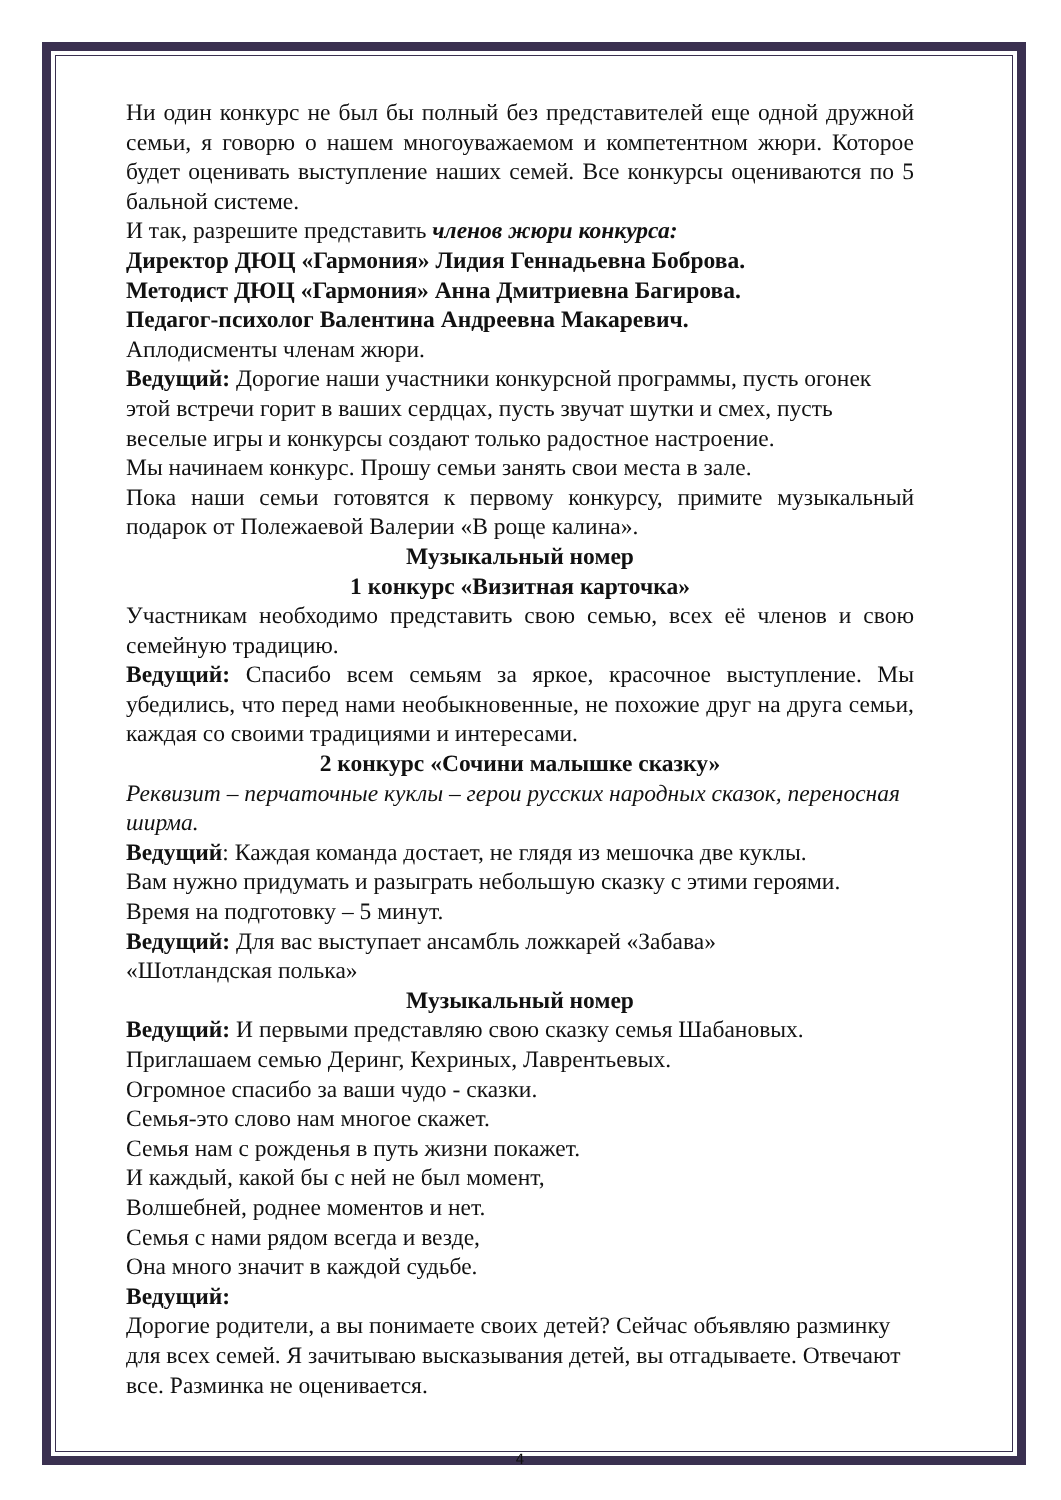Ни один конкурс не был бы полный без представителей еще одной дружной семьи, я говорю о нашем многоуважаемом и компетентном жюри. Которое будет оценивать выступление наших семей. Все конкурсы оцениваются по 5 бальной системе.
И так, разрешите представить членов жюри конкурса:
Директор ДЮЦ «Гармония» Лидия Геннадьевна Боброва.
Методист ДЮЦ «Гармония» Анна Дмитриевна Багирова.
Педагог-психолог Валентина Андреевна Макаревич.
Аплодисменты членам жюри.
Ведущий: Дорогие наши участники конкурсной программы, пусть огонек этой встречи горит в ваших сердцах, пусть звучат шутки и смех, пусть веселые игры и конкурсы создают только радостное настроение.
Мы начинаем конкурс. Прошу семьи занять свои места в зале.
Пока наши семьи готовятся к первому конкурсу, примите музыкальный подарок от Полежаевой Валерии «В роще калина».
Музыкальный номер
1 конкурс «Визитная карточка»
Участникам необходимо представить свою семью, всех её членов и свою семейную традицию.
Ведущий: Спасибо всем семьям за яркое, красочное выступление. Мы убедились, что перед нами необыкновенные, не похожие друг на друга семьи, каждая со своими традициями и интересами.
2 конкурс «Сочини малышке сказку»
Реквизит – перчаточные куклы – герои русских народных сказок, переносная ширма.
Ведущий: Каждая команда достает, не глядя из мешочка две куклы.
Вам нужно придумать и разыграть небольшую сказку с этими героями.
Время на подготовку – 5 минут.
Ведущий: Для вас выступает ансамбль ложкарей «Забава»
«Шотландская полька»
Музыкальный номер
Ведущий: И первыми представляю свою сказку семья Шабановых.
Приглашаем семью Деринг, Кехриных, Лаврентьевых.
Огромное спасибо за ваши чудо - сказки.
Семья-это слово нам многое скажет.
Семья нам с рожденья в путь жизни покажет.
И каждый, какой бы с ней не был момент,
Волшебней, роднее моментов и нет.
Семья с нами рядом всегда и везде,
Она много значит в каждой судьбе.
Ведущий:
Дорогие родители, а вы понимаете своих детей? Сейчас объявляю разминку для всех семей. Я зачитываю высказывания детей, вы отгадываете. Отвечают все. Разминка не оценивается.
4